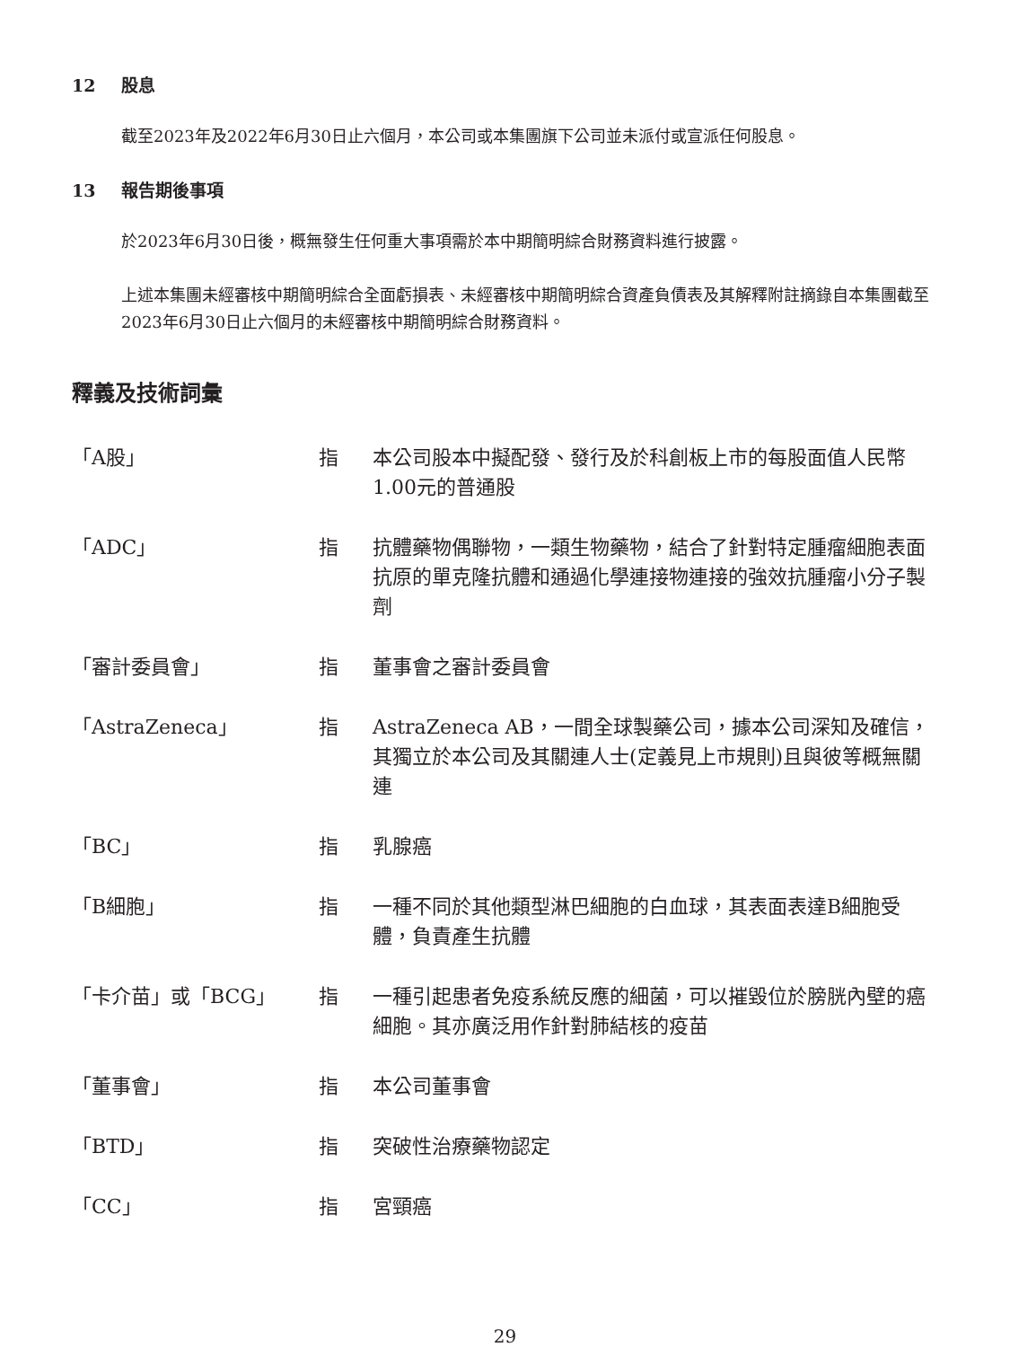12 股息
截至2023年及2022年6月30日止六個月，本公司或本集團旗下公司並未派付或宣派任何股息。
13 報告期後事項
於2023年6月30日後，概無發生任何重大事項需於本中期簡明綜合財務資料進行披露。
上述本集團未經審核中期簡明綜合全面虧損表、未經審核中期簡明綜合資產負債表及其解釋附註摘錄自本集團截至2023年6月30日止六個月的未經審核中期簡明綜合財務資料。
釋義及技術詞彙
| 「A股」 | 指 | 本公司股本中擬配發、發行及於科創板上市的每股面值人民幣1.00元的普通股 |
| 「ADC」 | 指 | 抗體藥物偶聯物，一類生物藥物，結合了針對特定腫瘤細胞表面抗原的單克隆抗體和通過化學連接物連接的強效抗腫瘤小分子製劑 |
| 「審計委員會」 | 指 | 董事會之審計委員會 |
| 「AstraZeneca」 | 指 | AstraZeneca AB，一間全球製藥公司，據本公司深知及確信，其獨立於本公司及其關連人士(定義見上市規則)且與彼等概無關連 |
| 「BC」 | 指 | 乳腺癌 |
| 「B細胞」 | 指 | 一種不同於其他類型淋巴細胞的白血球，其表面表達B細胞受體，負責產生抗體 |
| 「卡介苗」或「BCG」 | 指 | 一種引起患者免疫系統反應的細菌，可以摧毀位於膀胱內壁的癌細胞。其亦廣泛用作針對肺結核的疫苗 |
| 「董事會」 | 指 | 本公司董事會 |
| 「BTD」 | 指 | 突破性治療藥物認定 |
| 「CC」 | 指 | 宮頸癌 |
29